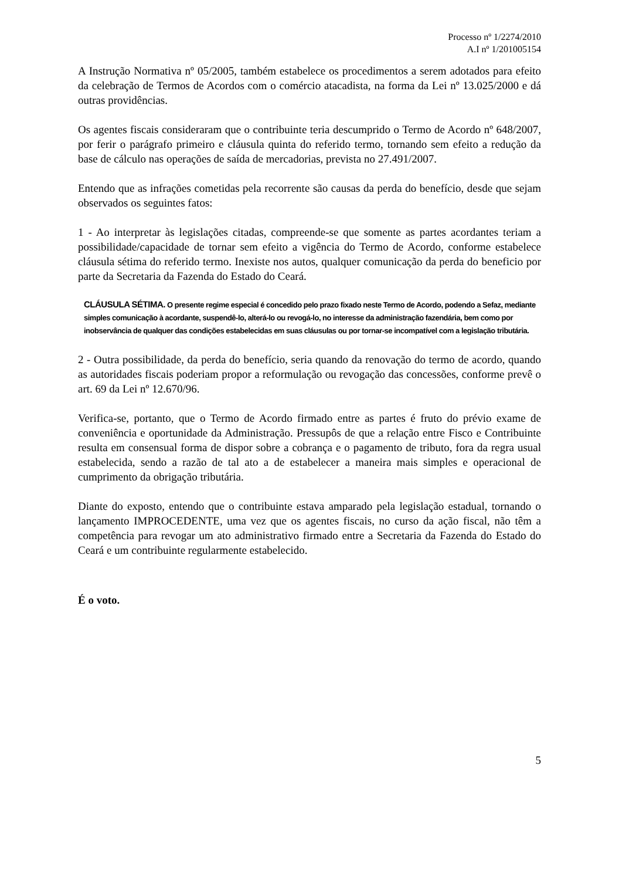Processo nº 1/2274/2010
A.I nº 1/201005154
A Instrução Normativa nº 05/2005, também estabelece os procedimentos a serem adotados para efeito da celebração de Termos de Acordos com o comércio atacadista, na forma da Lei nº 13.025/2000 e dá outras providências.
Os agentes fiscais consideraram que o contribuinte teria descumprido o Termo de Acordo nº 648/2007, por ferir o parágrafo primeiro e cláusula quinta do referido termo, tornando sem efeito a redução da base de cálculo nas operações de saída de mercadorias, prevista no 27.491/2007.
Entendo que as infrações cometidas pela recorrente são causas da perda do benefício, desde que sejam observados os seguintes fatos:
1 - Ao interpretar às legislações citadas, compreende-se que somente as partes acordantes teriam a possibilidade/capacidade de tornar sem efeito a vigência do Termo de Acordo, conforme estabelece cláusula sétima do referido termo. Inexiste nos autos, qualquer comunicação da perda do beneficio por parte da Secretaria da Fazenda do Estado do Ceará.
CLÁUSULA SÉTIMA. O presente regime especial é concedido pelo prazo fixado neste Termo de Acordo, podendo a Sefaz, mediante simples comunicação à acordante, suspendê-lo, alterá-lo ou revogá-lo, no interesse da administração fazendária, bem como por inobservância de qualquer das condições estabelecidas em suas cláusulas ou por tornar-se incompatível com a legislação tributária.
2 - Outra possibilidade, da perda do benefício, seria quando da renovação do termo de acordo, quando as autoridades fiscais poderiam propor a reformulação ou revogação das concessões, conforme prevê o art. 69 da Lei nº 12.670/96.
Verifica-se, portanto, que o Termo de Acordo firmado entre as partes é fruto do prévio exame de conveniência e oportunidade da Administração. Pressupôs de que a relação entre Fisco e Contribuinte resulta em consensual forma de dispor sobre a cobrança e o pagamento de tributo, fora da regra usual estabelecida, sendo a razão de tal ato a de estabelecer a maneira mais simples e operacional de cumprimento da obrigação tributária.
Diante do exposto, entendo que o contribuinte estava amparado pela legislação estadual, tornando o lançamento IMPROCEDENTE, uma vez que os agentes fiscais, no curso da ação fiscal, não têm a competência para revogar um ato administrativo firmado entre a Secretaria da Fazenda do Estado do Ceará e um contribuinte regularmente estabelecido.
É o voto.
5